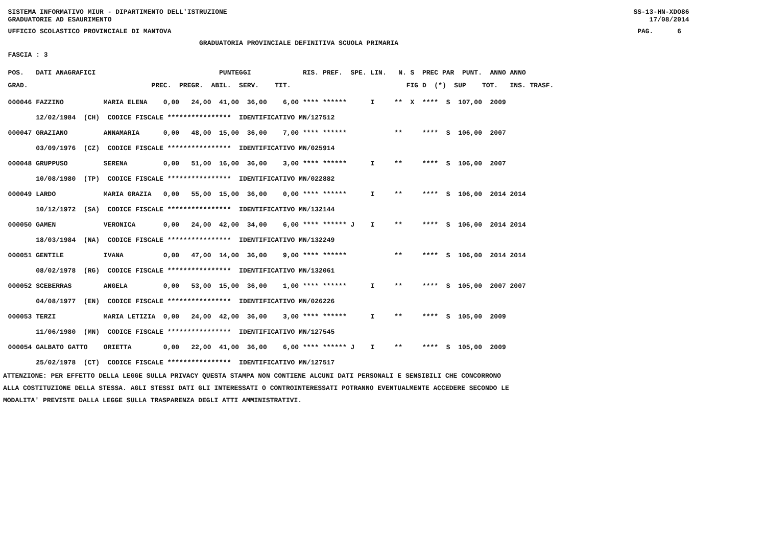SISTEMA INFORMATIVO MIUR - DIPARTIMENTO DELL'ISTRUZIONE SS-13-HN-XDO86
GRADUATORIE AD ESAURIMENTO 17/08/2014
UFFICIO SCOLASTICO PROVINCIALE DI MANTOVA PAG. 6
GRADUATORIA PROVINCIALE DEFINITIVA SCUOLA PRIMARIA
FASCIA : 3
POS. DATI ANAGRAFICI PUNTEGGI RIS. PREF. SPE. LIN. N. S PREC PAR PUNT. ANNO ANNO
GRAD. PREC. PREGR. ABIL. SERV. TIT. FIG D (*) SUP TOT. INS. TRASF.
| 000046 FAZZINO MARIA ELENA 0,00 24,00 41,00 36,00 6,00 **** ****** I ** X **** S 107,00 2009 |
| 12/02/1984 (CH) CODICE FISCALE **************** IDENTIFICATIVO MN/127512 |
| 000047 GRAZIANO ANNAMARIA 0,00 48,00 15,00 36,00 7,00 **** ****** ** **** S 106,00 2007 |
| 03/09/1976 (CZ) CODICE FISCALE **************** IDENTIFICATIVO MN/025914 |
| 000048 GRUPPUSO SERENA 0,00 51,00 16,00 36,00 3,00 **** ****** I ** **** S 106,00 2007 |
| 10/08/1980 (TP) CODICE FISCALE **************** IDENTIFICATIVO MN/022882 |
| 000049 LARDO MARIA GRAZIA 0,00 55,00 15,00 36,00 0,00 **** ****** I ** **** S 106,00 2014 2014 |
| 10/12/1972 (SA) CODICE FISCALE **************** IDENTIFICATIVO MN/132144 |
| 000050 GAMEN VERONICA 0,00 24,00 42,00 34,00 6,00 **** ****** J I ** **** S 106,00 2014 2014 |
| 18/03/1984 (NA) CODICE FISCALE **************** IDENTIFICATIVO MN/132249 |
| 000051 GENTILE IVANA 0,00 47,00 14,00 36,00 9,00 **** ****** ** **** S 106,00 2014 2014 |
| 08/02/1978 (RG) CODICE FISCALE **************** IDENTIFICATIVO MN/132061 |
| 000052 SCEBERRAS ANGELA 0,00 53,00 15,00 36,00 1,00 **** ****** I ** **** S 105,00 2007 2007 |
| 04/08/1977 (EN) CODICE FISCALE **************** IDENTIFICATIVO MN/026226 |
| 000053 TERZI MARIA LETIZIA 0,00 24,00 42,00 36,00 3,00 **** ****** I ** **** S 105,00 2009 |
| 11/06/1980 (MN) CODICE FISCALE **************** IDENTIFICATIVO MN/127545 |
| 000054 GALBATO GATTO ORIETTA 0,00 22,00 41,00 36,00 6,00 **** ****** J I ** **** S 105,00 2009 |
| 25/02/1978 (CT) CODICE FISCALE **************** IDENTIFICATIVO MN/127517 |
ATTENZIONE: PER EFFETTO DELLA LEGGE SULLA PRIVACY QUESTA STAMPA NON CONTIENE ALCUNI DATI PERSONALI E SENSIBILI CHE CONCORRONO ALLA COSTITUZIONE DELLA STESSA. AGLI STESSI DATI GLI INTERESSATI O CONTROINTERESSATI POTRANNO EVENTUALMENTE ACCEDERE SECONDO LE MODALITA' PREVISTE DALLA LEGGE SULLA TRASPARENZA DEGLI ATTI AMMINISTRATIVI.